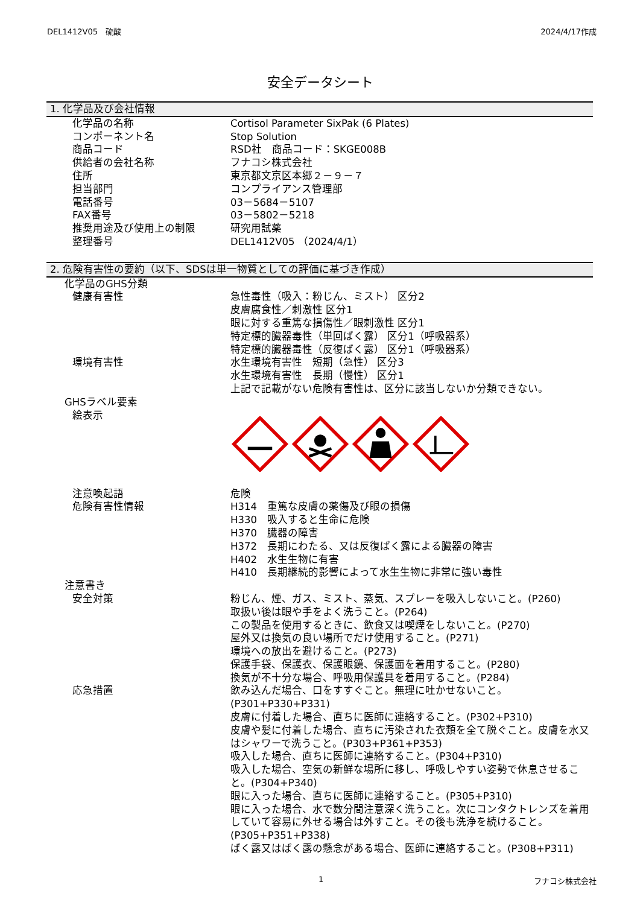DEL1412V05　硫酸 2024/4/17作成
安全データシート
1. 化学品及び会社情報
化学品の名称 Cortisol Parameter SixPak (6 Plates)
コンポーネント名 Stop Solution
商品コード RSD社　商品コード：SKGE008B
供給者の会社名称 フナコシ株式会社
住所 東京都文京区本郷２－９－７
担当部門 コンプライアンス管理部
電話番号 03－5684－5107
FAX番号 03－5802－5218
推奨用途及び使用上の制限 研究用試薬
整理番号 DEL1412V05 （2024/4/1）
2. 危険有害性の要約（以下、SDSは単一物質としての評価に基づき作成）
化学品のGHS分類
健康有害性 急性毒性（吸入：粉じん、ミスト） 区分2
皮膚腐食性／刺激性 区分1
眼に対する重篤な損傷性／眼刺激性 区分1
特定標的臓器毒性（単回ばく露） 区分1（呼吸器系）
特定標的臓器毒性（反復ばく露） 区分1（呼吸器系）
環境有害性 水生環境有害性　短期（急性） 区分3
水生環境有害性　長期（慢性） 区分1
上記で記載がない危険有害性は、区分に該当しないか分類できない。
GHSラベル要素
絵表示
注意喚起語 危険
危険有害性情報 H314　重篤な皮膚の薬傷及び眼の損傷
H330　吸入すると生命に危険
H370　臓器の障害
H372　長期にわたる、又は反復ばく露による臓器の障害
H402　水生生物に有害
H410　長期継続的影響によって水生生物に非常に強い毒性
注意書き
安全対策 粉じん、煙、ガス、ミスト、蒸気、スプレーを吸入しないこと。(P260)
取扱い後は眼や手をよく洗うこと。(P264)
この製品を使用するときに、飲食又は喫煙をしないこと。(P270)
屋外又は換気の良い場所でだけ使用すること。(P271)
環境への放出を避けること。(P273)
保護手袋、保護衣、保護眼鏡、保護面を着用すること。(P280)
換気が不十分な場合、呼吸用保護具を着用すること。(P284)
応急措置 飲み込んだ場合、口をすすぐこと。無理に吐かせないこと。
(P301+P330+P331)
皮膚に付着した場合、直ちに医師に連絡すること。(P302+P310)
皮膚や髪に付着した場合、直ちに汚染された衣類を全て脱ぐこと。皮膚を水又はシャワーで洗うこと。(P303+P361+P353)
吸入した場合、直ちに医師に連絡すること。(P304+P310)
吸入した場合、空気の新鮮な場所に移し、呼吸しやすい姿勢で休息させること。(P304+P340)
眼に入った場合、直ちに医師に連絡すること。(P305+P310)
眼に入った場合、水で数分間注意深く洗うこと。次にコンタクトレンズを着用していて容易に外せる場合は外すこと。その後も洗浄を続けること。
(P305+P351+P338)
ばく露又はばく露の懸念がある場合、医師に連絡すること。(P308+P311)
1 フナコシ株式会社